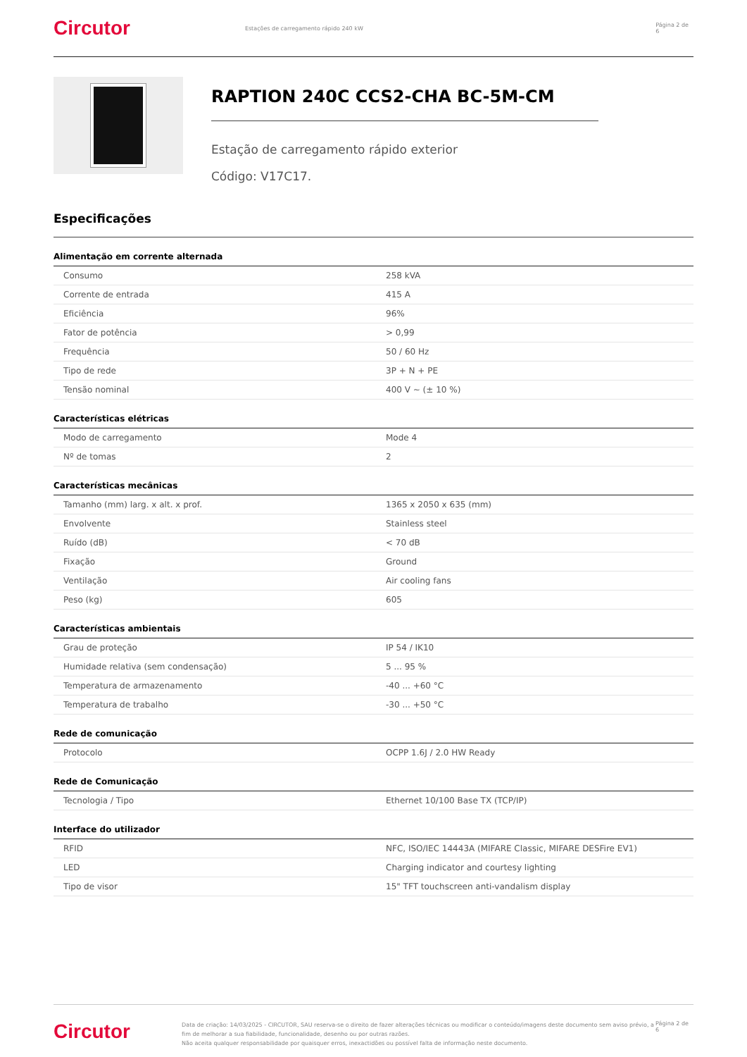Circutor
Estações de carregamento rápido 240 kW Página 2 de 6
RAPTION 240C CCS2-CHA BC-5M-CM
Estação de carregamento rápido exterior
Código: V17C17.
Especificações
Alimentação em corrente alternada
| Consumo | 258 kVA |
| Corrente de entrada | 415 A |
| Eficiência | 96% |
| Fator de potência | > 0,99 |
| Frequência | 50 / 60 Hz |
| Tipo de rede | 3P + N + PE |
| Tensão nominal | 400 V ~ (± 10 %) |
Características elétricas
| Modo de carregamento | Mode 4 |
| Nº de tomas | 2 |
Características mecânicas
| Tamanho (mm) larg. x alt. x prof. | 1365 x 2050 x 635 (mm) |
| Envolvente | Stainless steel |
| Ruído (dB) | < 70 dB |
| Fixação | Ground |
| Ventilação | Air cooling fans |
| Peso (kg) | 605 |
Características ambientais
| Grau de proteção | IP 54 / IK10 |
| Humidade relativa (sem condensação) | 5 ... 95 % |
| Temperatura de armazenamento | -40 ... +60 °C |
| Temperatura de trabalho | -30 ... +50 °C |
Rede de comunicação
| Protocolo | OCPP 1.6J / 2.0 HW Ready |
Rede de Comunicação
| Tecnologia / Tipo | Ethernet 10/100 Base TX (TCP/IP) |
Interface do utilizador
| RFID | NFC, ISO/IEC 14443A (MIFARE Classic, MIFARE DESFire EV1) |
| LED | Charging indicator and courtesy lighting |
| Tipo de visor | 15" TFT touchscreen anti-vandalism display |
Circutor
Data de criação: 14/03/2025 - CIRCUTOR, SAU reserva-se o direito de fazer alterações técnicas ou modificar o conteúdo/imagens deste documento sem aviso prévio, a fim de melhorar a sua fiabilidade, funcionalidade, desenho ou por outras razões.
Não aceita qualquer responsabilidade por quaisquer erros, inexactidões ou possível falta de informação neste documento.
Página 2 de 6